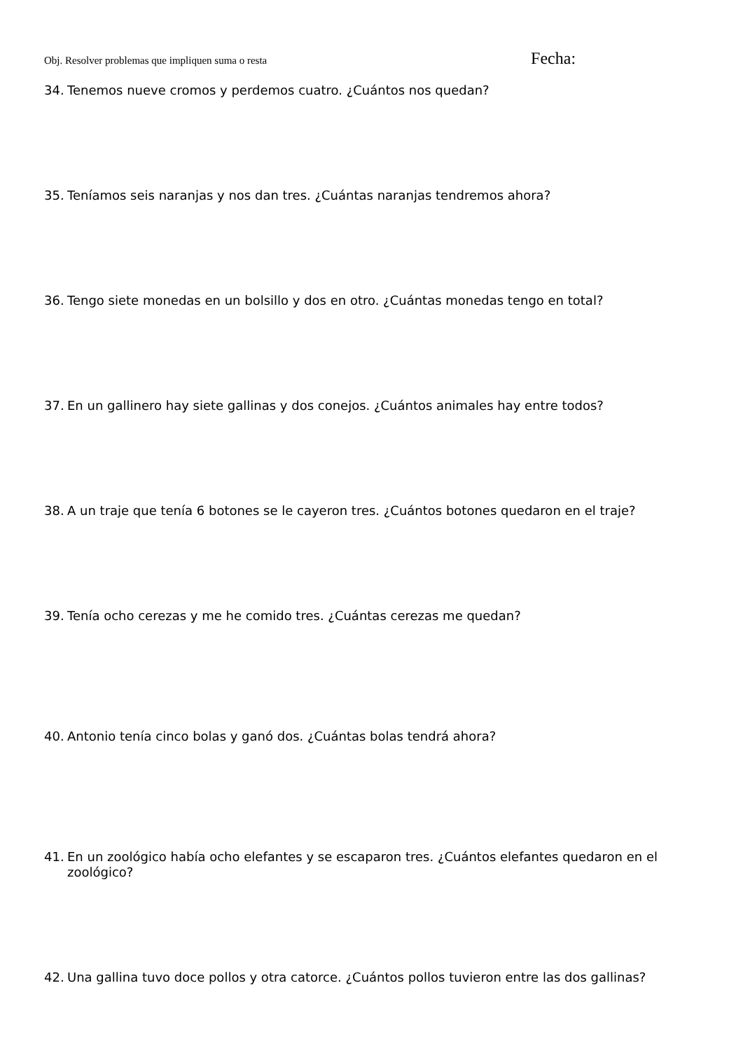Obj. Resolver problemas que impliquen suma o resta Fecha:
34. Tenemos nueve cromos y perdemos cuatro. ¿Cuántos nos quedan?
35. Teníamos seis naranjas y nos dan tres. ¿Cuántas naranjas tendremos ahora?
36. Tengo siete monedas en un bolsillo y dos en otro. ¿Cuántas monedas tengo en total?
37. En un gallinero hay siete gallinas y dos conejos. ¿Cuántos animales hay entre todos?
38. A un traje que tenía 6 botones se le cayeron tres. ¿Cuántos botones quedaron en el traje?
39. Tenía ocho cerezas y me he comido tres. ¿Cuántas cerezas me quedan?
40. Antonio tenía cinco bolas y ganó dos. ¿Cuántas bolas tendrá ahora?
41. En un zoológico había ocho elefantes y se escaparon tres. ¿Cuántos elefantes quedaron en el zoológico?
42. Una gallina tuvo doce pollos y otra catorce. ¿Cuántos pollos tuvieron entre las dos gallinas?